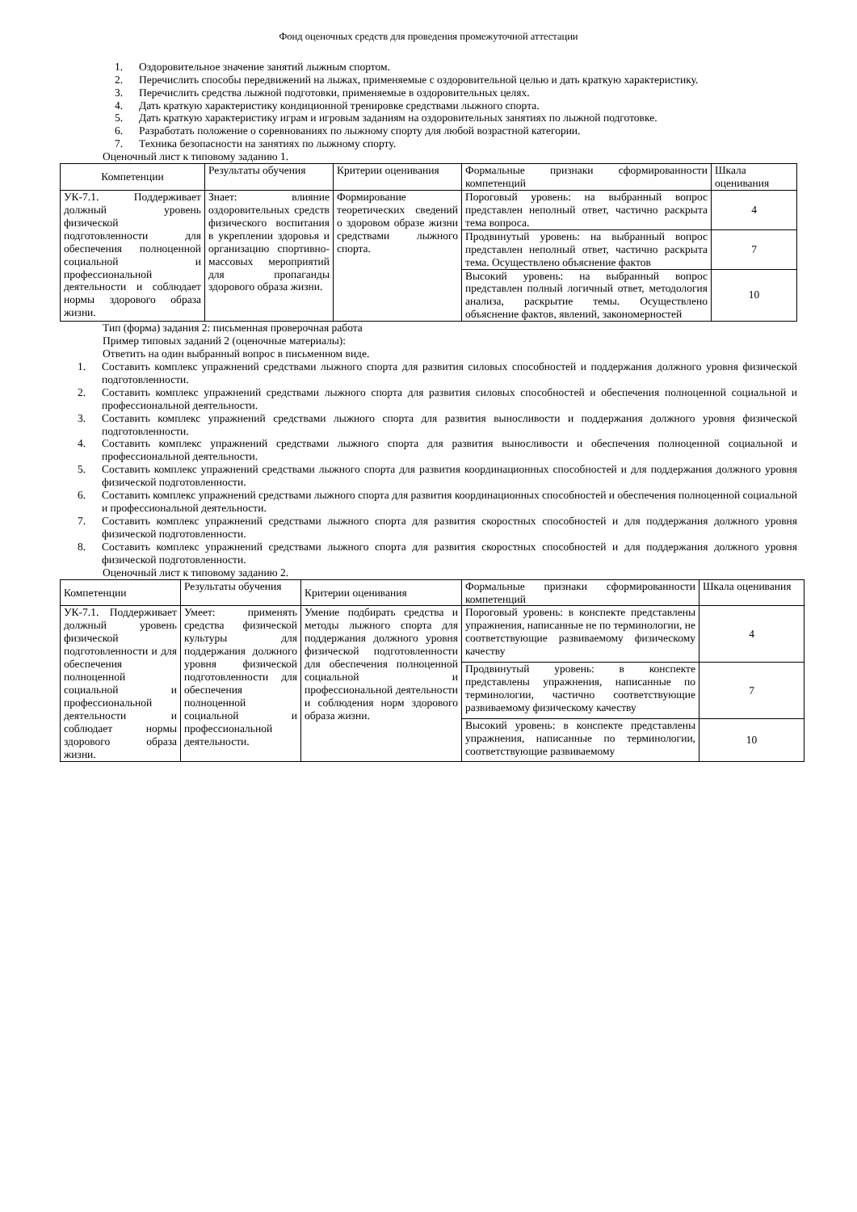Фонд оценочных средств для проведения промежуточной аттестации
1. Оздоровительное значение занятий лыжным спортом.
2. Перечислить способы передвижений на лыжах, применяемые с оздоровительной целью и дать краткую характеристику.
3. Перечислить средства лыжной подготовки, применяемые в оздоровительных целях.
4. Дать краткую характеристику кондиционной тренировке средствами лыжного спорта.
5. Дать краткую характеристику играм и игровым заданиям на оздоровительных занятиях по лыжной подготовке.
6. Разработать положение о соревнованиях по лыжному спорту для любой возрастной категории.
7. Техника безопасности на занятиях по лыжному спорту.
Оценочный лист к типовому заданию 1.
| Компетенции | Результаты обучения | Критерии оценивания | Формальные признаки сформированности компетенций | Шкала оценивания |
| УК-7.1. Поддерживает должный уровень физической подготовленности для обеспечения полноценной социальной и профессиональной деятельности и соблюдает нормы здорового образа жизни. | Знает: влияние оздоровительных средств физического воспитания в укреплении здоровья и организацию спортивно-массовых мероприятий для пропаганды здорового образа жизни. | Формирование теоретических сведений о здоровом образе жизни средствами лыжного спорта. | Пороговый уровень: на выбранный вопрос представлен неполный ответ, частично раскрыта тема вопроса. | 4 |
| | | | Продвинутый уровень: на выбранный вопрос представлен неполный ответ, частично раскрыта тема. Осуществлено объяснение фактов | 7 |
| | | | Высокий уровень: на выбранный вопрос представлен полный логичный ответ, методология анализа, раскрытие темы. Осуществлено объяснение фактов, явлений, закономерностей | 10 |
Тип (форма) задания 2: письменная проверочная работа
Пример типовых заданий 2 (оценочные материалы):
Ответить на один выбранный вопрос в письменном виде.
1. Составить комплекс упражнений средствами лыжного спорта для развития силовых способностей и поддержания должного уровня физической подготовленности.
2. Составить комплекс упражнений средствами лыжного спорта для развития силовых способностей и обеспечения полноценной социальной и профессиональной деятельности.
3. Составить комплекс упражнений средствами лыжного спорта для развития выносливости и поддержания должного уровня физической подготовленности.
4. Составить комплекс упражнений средствами лыжного спорта для развития выносливости и обеспечения полноценной социальной и профессиональной деятельности.
5. Составить комплекс упражнений средствами лыжного спорта для развития координационных способностей и для поддержания должного уровня физической подготовленности.
6. Составить комплекс упражнений средствами лыжного спорта для развития координационных способностей и обеспечения полноценной социальной и профессиональной деятельности.
7. Составить комплекс упражнений средствами лыжного спорта для развития скоростных способностей и для поддержания должного уровня физической подготовленности.
8. Составить комплекс упражнений средствами лыжного спорта для развития скоростных способностей и для поддержания должного уровня физической подготовленности.
Оценочный лист к типовому заданию 2.
| Компетенции | Результаты обучения | Критерии оценивания | Формальные признаки сформированности компетенций | Шкала оценивания |
| УК-7.1. Поддерживает должный уровень физической подготовленности и для обеспечения полноценной социальной и профессиональной деятельности и соблюдает нормы здорового образа жизни. | Умеет: применять средства физической культуры для поддержания должного уровня физической подготовленности для обеспечения полноценной социальной и профессиональной деятельности. | Умение подбирать средства и методы лыжного спорта для поддержания должного уровня физической подготовленности для обеспечения полноценной социальной и профессиональной деятельности и соблюдения норм здорового образа жизни. | Пороговый уровень: в конспекте представлены упражнения, написанные не по терминологии, не соответствующие развиваемому физическому качеству | 4 |
| | | | Продвинутый уровень: в конспекте представлены упражнения, написанные по терминологии, частично соответствующие развиваемому физическому качеству | 7 |
| | | | Высокий уровень: в конспекте представлены упражнения, написанные по терминологии, соответствующие развиваемому | 10 |